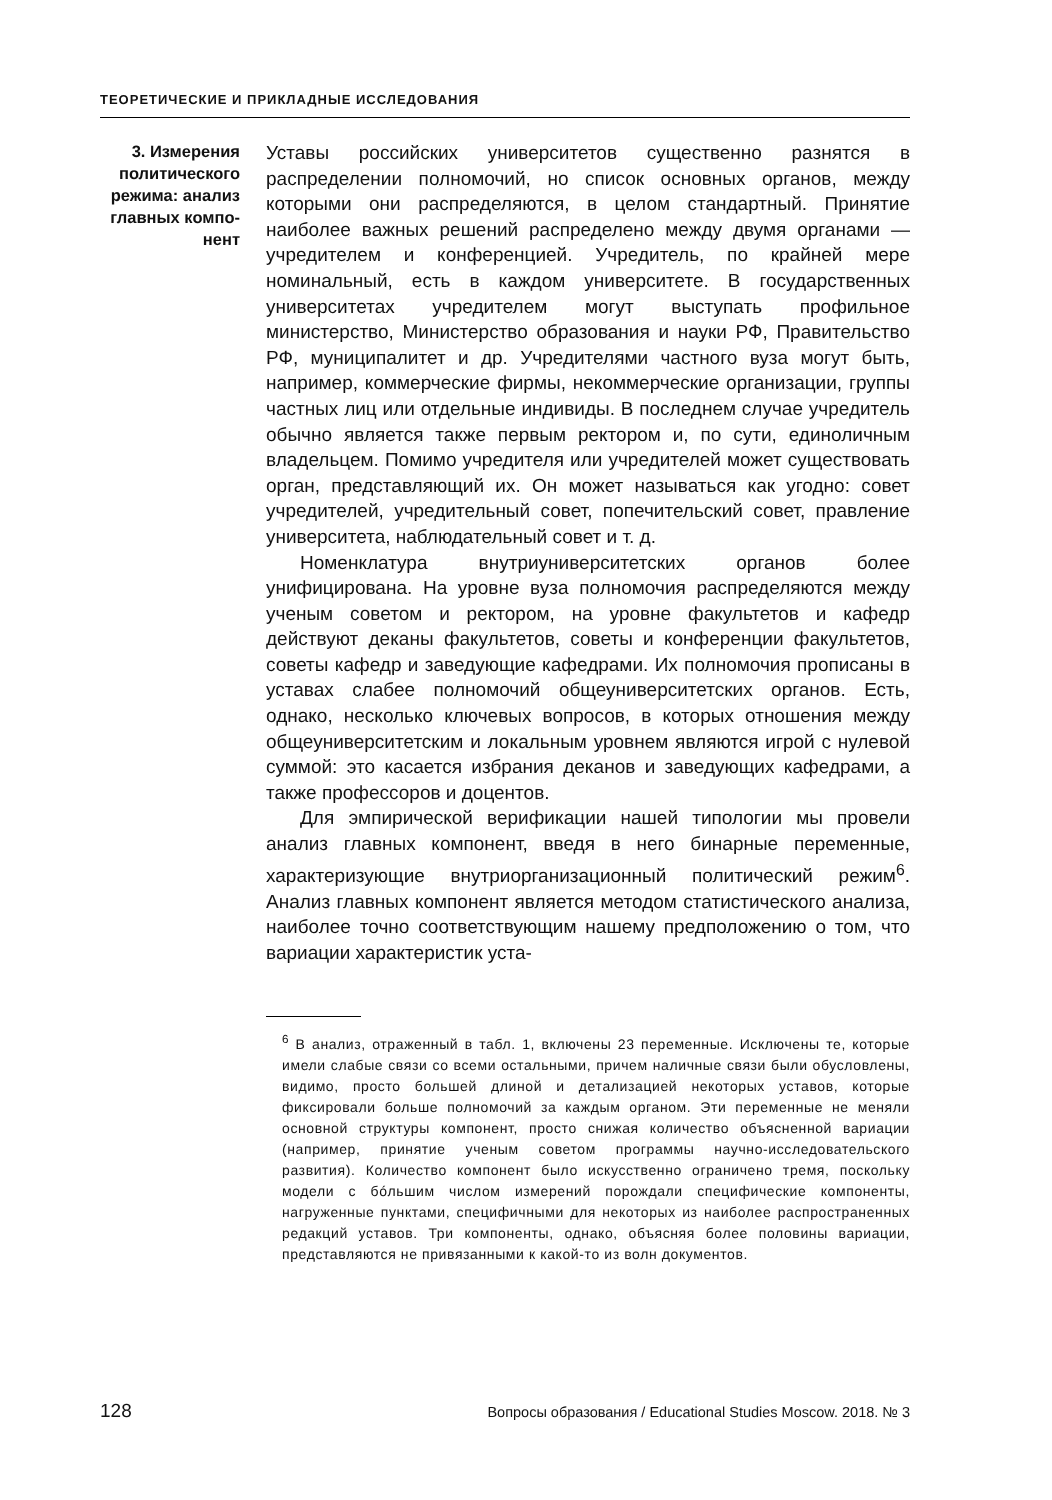ТЕОРЕТИЧЕСКИЕ И ПРИКЛАДНЫЕ ИССЛЕДОВАНИЯ
3. Измерения политического режима: анализ главных компо­нент
Уставы российских университетов существенно разнятся в распределении полномочий, но список основных органов, между которыми они распределяются, в целом стандартный. Принятие наиболее важных решений распределено между двумя органами — учредителем и конференцией. Учредитель, по крайней мере номинальный, есть в каждом университете. В государственных университетах учредителем могут выступать профильное министерство, Министерство образования и науки РФ, Правительство РФ, муниципалитет и др. Учредителями частного вуза могут быть, например, коммерческие фирмы, некоммерческие организации, группы частных лиц или отдельные индивиды. В последнем случае учредитель обычно является также первым ректором и, по сути, единоличным владельцем. Помимо учредителя или учредителей может существовать орган, представляющий их. Он может называться как угодно: совет учредителей, учредительный совет, попечительский совет, правление университета, наблюдательный совет и т. д.
Номенклатура внутриуниверситетских органов более унифицирована. На уровне вуза полномочия распределяются между ученым советом и ректором, на уровне факультетов и кафедр действуют деканы факультетов, советы и конференции факультетов, советы кафедр и заведующие кафедрами. Их полномочия прописаны в уставах слабее полномочий общеуниверситетских органов. Есть, однако, несколько ключевых вопросов, в которых отношения между общеуниверситетским и локальным уровнем являются игрой с нулевой суммой: это касается избрания деканов и заведующих кафедрами, а также профессоров и доцентов.
Для эмпирической верификации нашей типологии мы провели анализ главных компонент, введя в него бинарные переменные, характеризующие внутриорганизационный политический режим<sup>6</sup>. Анализ главных компонент является методом статистического анализа, наиболее точно соответствующим нашему предположению о том, что вариации характеристик уста-
<sup>6</sup> В анализ, отраженный в табл. 1, включены 23 переменные. Исключены те, которые имели слабые связи со всеми остальными, причем наличные связи были обусловлены, видимо, просто большей длиной и детализацией некоторых уставов, которые фиксировали больше полномочий за каждым органом. Эти переменные не меняли основной структуры компонент, просто снижая количество объясненной вариации (например, принятие ученым советом программы научно-исследовательского развития). Количество компонент было искусственно ограничено тремя, поскольку модели с бóльшим числом измерений порождали специфические компоненты, нагруженные пунктами, специфичными для некоторых из наиболее распространенных редакций уставов. Три компоненты, однако, объясняя более половины вариации, представляются не привязанными к какой-то из волн документов.
128 Вопросы образования / Educational Studies Moscow. 2018. № 3